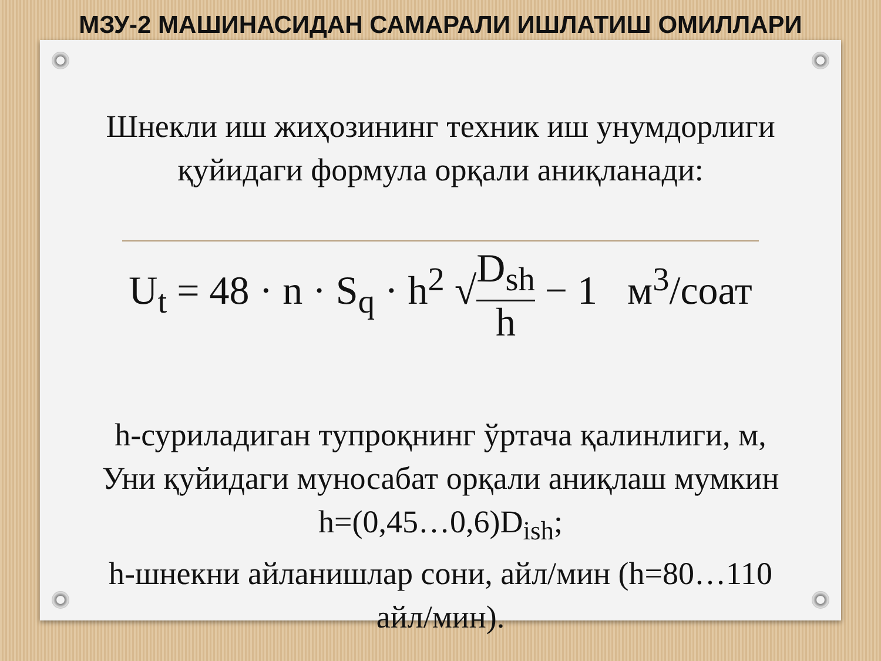МЗУ-2 МАШИНАСИДАН САМАРАЛИ ИШЛАТИШ ОМИЛЛАРИ
Шнекли иш жиҳозининг техник иш унумдорлиги
қуйидаги формула орқали аниқланади:
U<sub>t</sub> = 48 · n · S<sub>q</sub> · h<sup>2</sup> √D<sub>sh</sub> h − 1 м<sup>3</sup>/соат
h-суриладиган тупроқнинг ўртача қалинлиги, м,
Уни қуйидаги муносабат орқали аниқлаш мумкин
h=(0,45…0,6)D<sub>ish</sub>;
h-шнекни айланишлар сони, айл/мин (h=80…110
айл/мин).